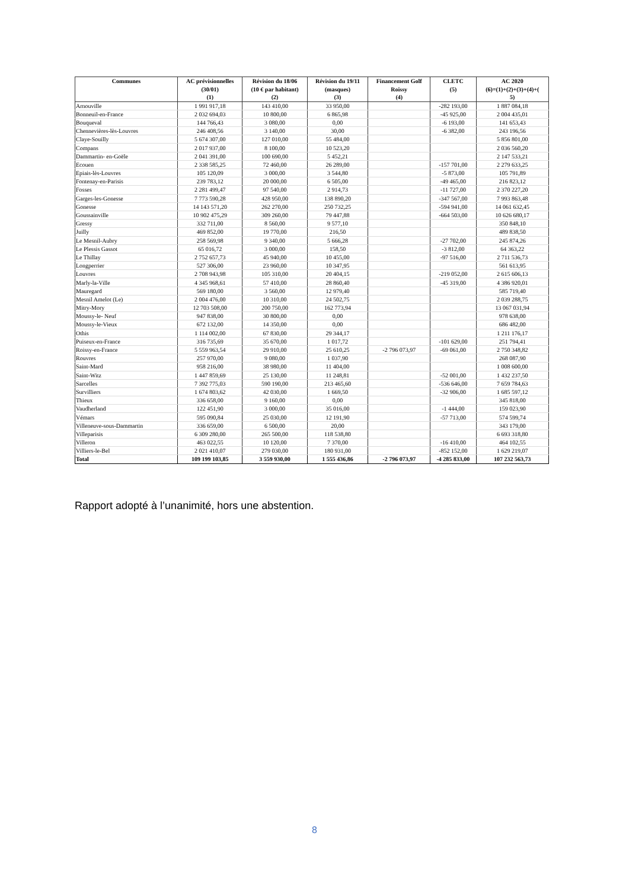| Communes | AC prévisionnelles (30/01) (1) | Révision du 18/06 (10 € par habitant) (2) | Révision du 19/11 (masques) (3) | Financement Golf Roissy (4) | CLETC (5) | AC 2020 (6)=(1)+(2)+(3)+(4)+( 5) |
| --- | --- | --- | --- | --- | --- | --- |
| Arnouville | 1 991 917,18 | 143 410,00 | 33 950,00 | | -282 193,00 | 1 887 084,18 |
| Bonneuil-en-France | 2 032 694,03 | 10 800,00 | 6 865,98 | | -45 925,00 | 2 004 435,01 |
| Bouqueval | 144 766,43 | 3 080,00 | 0,00 | | -6 193,00 | 141 653,43 |
| Chennevières-lès-Louvres | 246 408,56 | 3 140,00 | 30,00 | | -6 382,00 | 243 196,56 |
| Claye-Souilly | 5 674 307,00 | 127 010,00 | 55 484,00 | | | 5 856 801,00 |
| Compans | 2 017 937,00 | 8 100,00 | 10 523,20 | | | 2 036 560,20 |
| Dammartin- en-Goële | 2 041 391,00 | 100 690,00 | 5 452,21 | | | 2 147 533,21 |
| Ecouen | 2 338 585,25 | 72 460,00 | 26 289,00 | | -157 701,00 | 2 279 633,25 |
| Epiais-lès-Louvres | 105 120,09 | 3 000,00 | 3 544,80 | | -5 873,00 | 105 791,89 |
| Fontenay-en-Parisis | 239 783,12 | 20 000,00 | 6 505,00 | | -49 465,00 | 216 823,12 |
| Fosses | 2 281 499,47 | 97 540,00 | 2 914,73 | | -11 727,00 | 2 370 227,20 |
| Garges-les-Gonesse | 7 773 590,28 | 428 950,00 | 138 890,20 | | -347 567,00 | 7 993 863,48 |
| Gonesse | 14 143 571,20 | 262 270,00 | 250 732,25 | | -594 941,00 | 14 061 632,45 |
| Goussainville | 10 902 475,29 | 309 260,00 | 79 447,88 | | -664 503,00 | 10 626 680,17 |
| Gressy | 332 711,00 | 8 560,00 | 9 577,10 | | | 350 848,10 |
| Juilly | 469 852,00 | 19 770,00 | 216,50 | | | 489 838,50 |
| Le Mesnil-Aubry | 258 569,98 | 9 340,00 | 5 666,28 | | -27 702,00 | 245 874,26 |
| Le Plessis Gassot | 65 016,72 | 3 000,00 | 158,50 | | -3 812,00 | 64 363,22 |
| Le Thillay | 2 752 657,73 | 45 940,00 | 10 455,00 | | -97 516,00 | 2 711 536,73 |
| Longperrier | 527 306,00 | 23 960,00 | 10 347,95 | | | 561 613,95 |
| Louvres | 2 708 943,98 | 105 310,00 | 20 404,15 | | -219 052,00 | 2 615 606,13 |
| Marly-la-Ville | 4 345 968,61 | 57 410,00 | 28 860,40 | | -45 319,00 | 4 386 920,01 |
| Mauregard | 569 180,00 | 3 560,00 | 12 979,40 | | | 585 719,40 |
| Mesnil Amelot (Le) | 2 004 476,00 | 10 310,00 | 24 502,75 | | | 2 039 288,75 |
| Mitry-Mory | 12 703 508,00 | 200 750,00 | 162 773,94 | | | 13 067 031,94 |
| Moussy-le- Neuf | 947 838,00 | 30 800,00 | 0,00 | | | 978 638,00 |
| Moussy-le-Vieux | 672 132,00 | 14 350,00 | 0,00 | | | 686 482,00 |
| Othis | 1 114 002,00 | 67 830,00 | 29 344,17 | | | 1 211 176,17 |
| Puiseux-en-France | 316 735,69 | 35 670,00 | 1 017,72 | | -101 629,00 | 251 794,41 |
| Roissy-en-France | 5 559 963,54 | 29 910,00 | 25 610,25 | -2 796 073,97 | -69 061,00 | 2 750 348,82 |
| Rouvres | 257 970,00 | 9 080,00 | 1 037,90 | | | 268 087,90 |
| Saint-Mard | 958 216,00 | 38 980,00 | 11 404,00 | | | 1 008 600,00 |
| Saint-Witz | 1 447 859,69 | 25 130,00 | 11 248,81 | | -52 001,00 | 1 432 237,50 |
| Sarcelles | 7 392 775,03 | 590 190,00 | 213 465,60 | | -536 646,00 | 7 659 784,63 |
| Survilliers | 1 674 803,62 | 42 030,00 | 1 669,50 | | -32 906,00 | 1 685 597,12 |
| Thieux | 336 658,00 | 9 160,00 | 0,00 | | | 345 818,00 |
| Vaudherland | 122 451,90 | 3 000,00 | 35 016,00 | | -1 444,00 | 159 023,90 |
| Vémars | 595 090,84 | 25 030,00 | 12 191,90 | | -57 713,00 | 574 599,74 |
| Villeneuve-sous-Dammartin | 336 659,00 | 6 500,00 | 20,00 | | | 343 179,00 |
| Villeparisis | 6 309 280,00 | 265 500,00 | 118 538,80 | | | 6 693 318,80 |
| Villeron | 463 022,55 | 10 120,00 | 7 370,00 | | -16 410,00 | 464 102,55 |
| Villiers-le-Bel | 2 021 410,07 | 279 030,00 | 180 931,00 | | -852 152,00 | 1 629 219,07 |
| Total | 109 199 103,85 | 3 559 930,00 | 1 555 436,86 | -2 796 073,97 | -4 285 833,00 | 107 232 563,73 |
Rapport adopté à l’unanimité, hors une abstention.
8